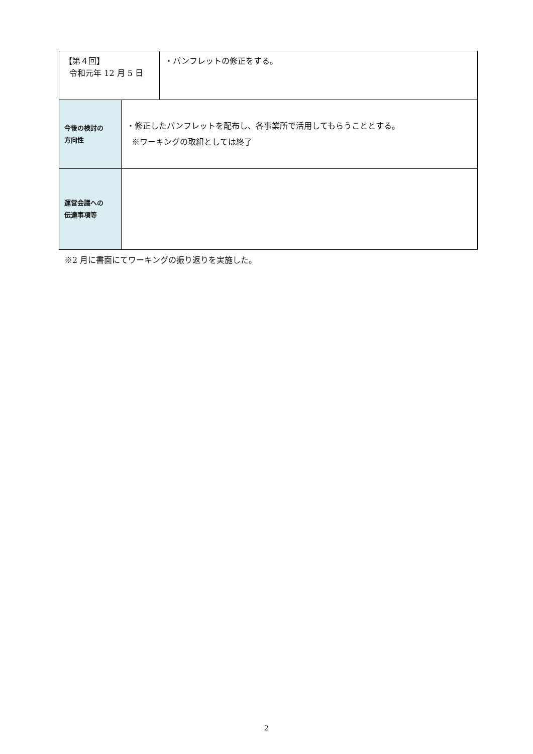| 【第４回】 令和元年 12 月 5 日 | | ・パンフレットの修正をする。 |
| 今後の検討の 方向性 | ・修正したパンフレットを配布し、各事業所で活用してもらうこととする。 ※ワーキングの取組としては終了 | |
| 運営会議への 伝達事項等 | | |
※2 月に書面にてワーキングの振り返りを実施した。
2